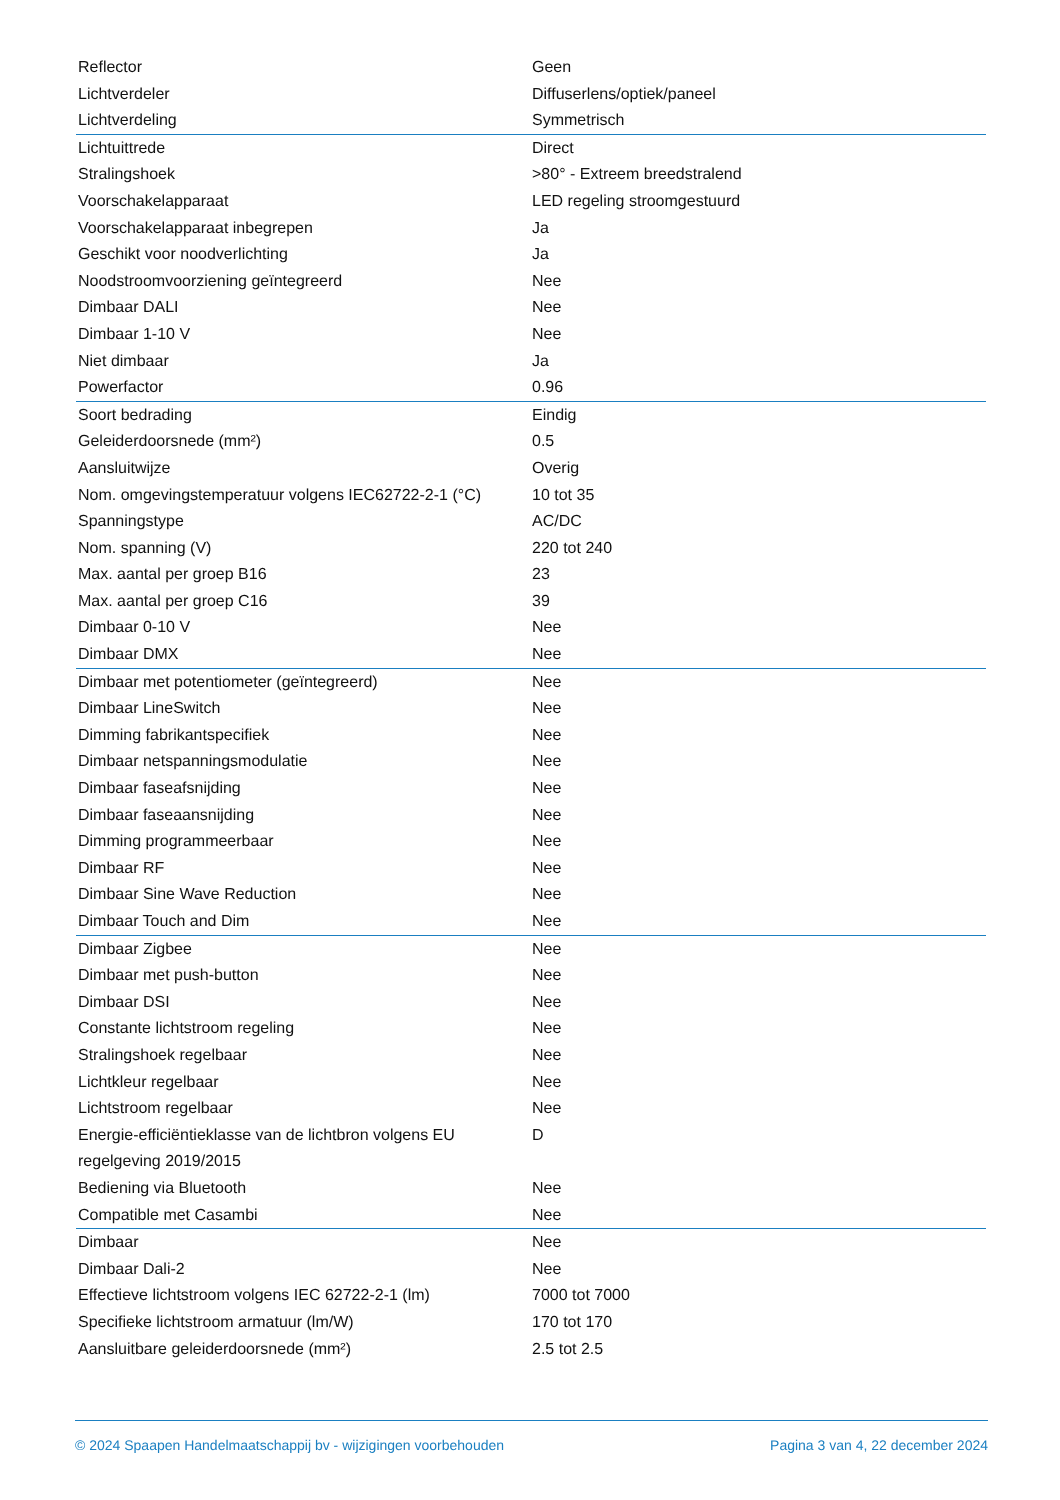| Reflector | Geen |
| Lichtverdeler | Diffuserlens/optiek/paneel |
| Lichtverdeling | Symmetrisch |
| Lichtuittrede | Direct |
| Stralingshoek | >80° - Extreem breedstralend |
| Voorschakelapparaat | LED regeling stroomgestuurd |
| Voorschakelapparaat inbegrepen | Ja |
| Geschikt voor noodverlichting | Ja |
| Noodstroomvoorziening geïntegreerd | Nee |
| Dimbaar DALI | Nee |
| Dimbaar 1-10 V | Nee |
| Niet dimbaar | Ja |
| Powerfactor | 0.96 |
| Soort bedrading | Eindig |
| Geleiderdoorsnede (mm²) | 0.5 |
| Aansluitwijze | Overig |
| Nom. omgevingstemperatuur volgens IEC62722-2-1 (°C) | 10 tot 35 |
| Spanningstype | AC/DC |
| Nom. spanning (V) | 220 tot 240 |
| Max. aantal per groep B16 | 23 |
| Max. aantal per groep C16 | 39 |
| Dimbaar 0-10 V | Nee |
| Dimbaar DMX | Nee |
| Dimbaar met potentiometer (geïntegreerd) | Nee |
| Dimbaar LineSwitch | Nee |
| Dimming fabrikantspecifiek | Nee |
| Dimbaar netspanningsmodulatie | Nee |
| Dimbaar faseafsnijding | Nee |
| Dimbaar faseaansnijding | Nee |
| Dimming programmeerbaar | Nee |
| Dimbaar RF | Nee |
| Dimbaar Sine Wave Reduction | Nee |
| Dimbaar Touch and Dim | Nee |
| Dimbaar Zigbee | Nee |
| Dimbaar met push-button | Nee |
| Dimbaar DSI | Nee |
| Constante lichtstroom regeling | Nee |
| Stralingshoek regelbaar | Nee |
| Lichtkleur regelbaar | Nee |
| Lichtstroom regelbaar | Nee |
| Energie-efficiëntieklasse van de lichtbron volgens EU regelgeving 2019/2015 | D |
| Bediening via Bluetooth | Nee |
| Compatible met Casambi | Nee |
| Dimbaar | Nee |
| Dimbaar Dali-2 | Nee |
| Effectieve lichtstroom volgens IEC 62722-2-1 (lm) | 7000 tot 7000 |
| Specifieke lichtstroom armatuur (lm/W) | 170 tot 170 |
| Aansluitbare geleiderdoorsnede (mm²) | 2.5 tot 2.5 |
© 2024 Spaapen Handelmaatschappij bv - wijzigingen voorbehouden Pagina 3 van 4, 22 december 2024